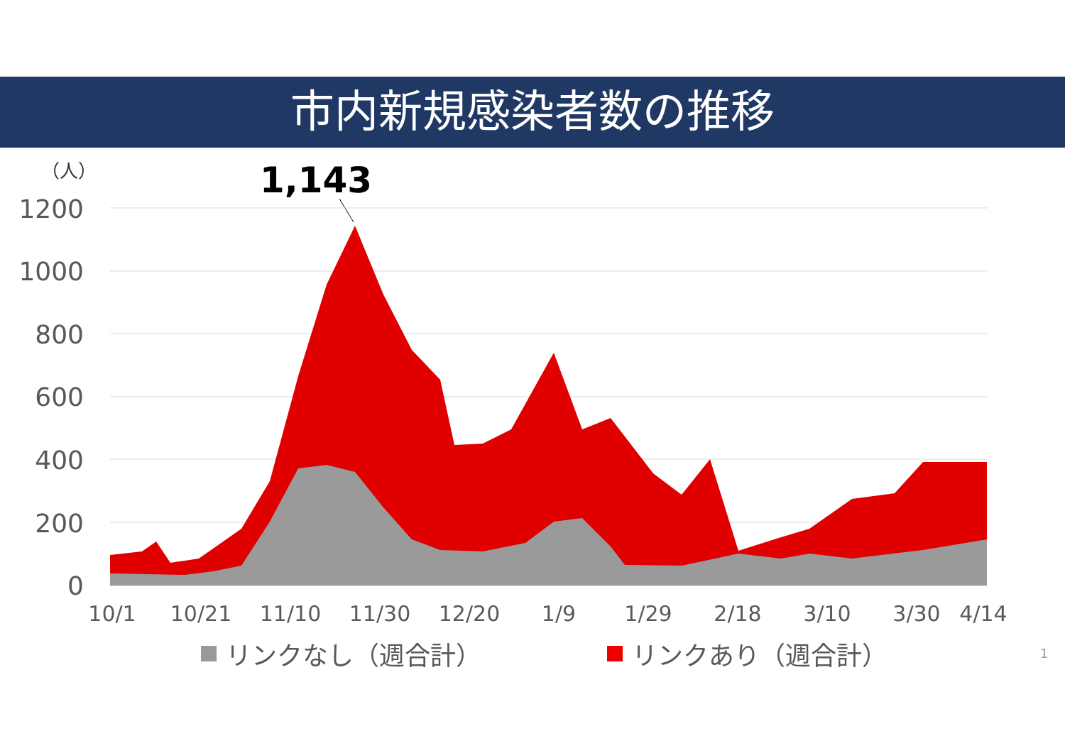市内新規感染者数の推移
（人）
1,143
1200
1000
800
600
400
200
0
10/1
10/21
11/10
11/30
12/20
1/9
1/29
2/18
3/10
3/30
4/14
リンクなし（週合計） リンクあり（週合計） 1